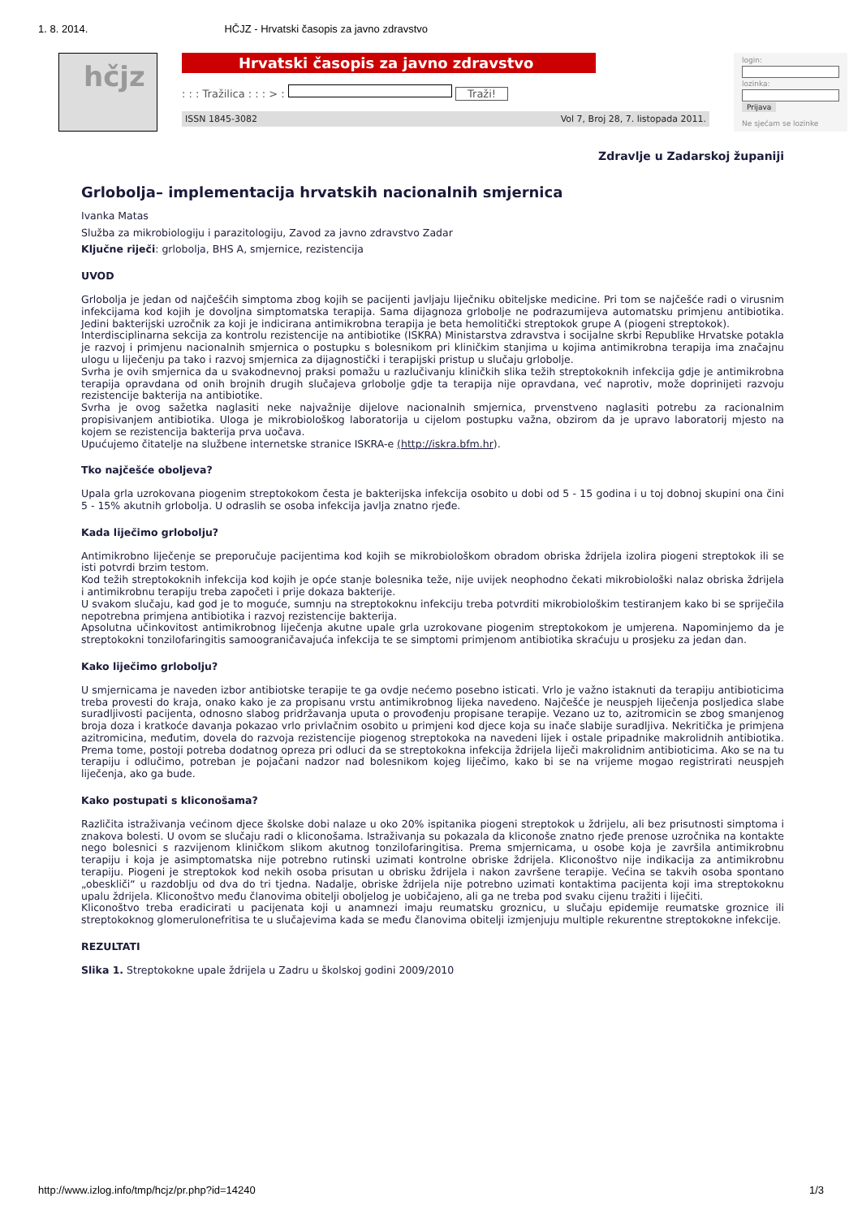1. 8. 2014. HČJZ - Hrvatski časopis za javno zdravstvo
hčjz
Hrvatski časopis za javno zdravstvo
: : : Tražilica : : : > : Traži!
ISSN 1845-3082 Vol 7, Broj 28, 7. listopada 2011.
login:
lozinka:
Prijava
Ne sjećam se lozinke
Zdravlje u Zadarskoj županiji
Grlobolja– implementacija hrvatskih nacionalnih smjernica
Ivanka Matas
Služba za mikrobiologiju i parazitologiju, Zavod za javno zdravstvo Zadar
Ključne riječi: grlobolja, BHS A, smjernice, rezistencija
UVOD
Grlobolja je jedan od najčešćih simptoma zbog kojih se pacijenti javljaju liječniku obiteljske medicine. Pri tom se najčešće radi o virusnim infekcijama kod kojih je dovoljna simptomatska terapija. Sama dijagnoza grlobolje ne podrazumijeva automatsku primjenu antibiotika. Jedini bakterijski uzročnik za koji je indicirana antimikrobna terapija je beta hemolitički streptokok grupe A (piogeni streptokok).
Interdisciplinarna sekcija za kontrolu rezistencije na antibiotike (ISKRA) Ministarstva zdravstva i socijalne skrbi Republike Hrvatske potakla je razvoj i primjenu nacionalnih smjernica o postupku s bolesnikom pri kliničkim stanjima u kojima antimikrobna terapija ima značajnu ulogu u liječenju pa tako i razvoj smjernica za dijagnostički i terapijski pristup u slučaju grlobolje.
Svrha je ovih smjernica da u svakodnevnoj praksi pomažu u razlučivanju kliničkih slika težih streptokoknih infekcija gdje je antimikrobna terapija opravdana od onih brojnih drugih slučajeva grlobolje gdje ta terapija nije opravdana, već naprotiv, može doprinijeti razvoju rezistencije bakterija na antibiotike.
Svrha je ovog sažetka naglasiti neke najvažnije dijelove nacionalnih smjernica, prvenstveno naglasiti potrebu za racionalnim propisivanjem antibiotika. Uloga je mikrobiološkog laboratorija u cijelom postupku važna, obzirom da je upravo laboratorij mjesto na kojem se rezistencija bakterija prva uočava.
Upućujemo čitatelje na službene internetske stranice ISKRA-e (http://iskra.bfm.hr).
Tko najčešće oboljeva?
Upala grla uzrokovana piogenim streptokokom česta je bakterijska infekcija osobito u dobi od 5 - 15 godina i u toj dobnoj skupini ona čini 5 - 15% akutnih grlobolja. U odraslih se osoba infekcija javlja znatno rjeđe.
Kada liječimo grlobolju?
Antimikrobno liječenje se preporučuje pacijentima kod kojih se mikrobiološkom obradom obriska ždrijela izolira piogeni streptokok ili se isti potvrdi brzim testom.
Kod težih streptokoknih infekcija kod kojih je opće stanje bolesnika teže, nije uvijek neophodno čekati mikrobiološki nalaz obriska ždrijela i antimikrobnu terapiju treba započeti i prije dokaza bakterije.
U svakom slučaju, kad god je to moguće, sumnju na streptokoknu infekciju treba potvrditi mikrobiološkim testiranjem kako bi se spriječila nepotrebna primjena antibiotika i razvoj rezistencije bakterija.
Apsolutna učinkovitost antimikrobnog liječenja akutne upale grla uzrokovane piogenim streptokokom je umjerena. Napominjemo da je streptokokni tonzilofaringitis samoograničavajuća infekcija te se simptomi primjenom antibiotika skraćuju u prosjeku za jedan dan.
Kako liječimo grlobolju?
U smjernicama je naveden izbor antibiotske terapije te ga ovdje nećemo posebno isticati. Vrlo je važno istaknuti da terapiju antibioticima treba provesti do kraja, onako kako je za propisanu vrstu antimikrobnog lijeka navedeno. Najčešće je neuspjeh liječenja posljedica slabe suradljivosti pacijenta, odnosno slabog pridržavanja uputa o provođenju propisane terapije. Vezano uz to, azitromicin se zbog smanjenog broja doza i kratkoće davanja pokazao vrlo privlačnim osobito u primjeni kod djece koja su inače slabije suradljiva. Nekritička je primjena azitromicina, međutim, dovela do razvoja rezistencije piogenog streptokoka na navedeni lijek i ostale pripadnike makrolidnih antibiotika. Prema tome, postoji potreba dodatnog opreza pri odluci da se streptokokna infekcija ždrijela liječi makrolidnim antibioticima. Ako se na tu terapiju i odlučimo, potreban je pojačani nadzor nad bolesnikom kojeg liječimo, kako bi se na vrijeme mogao registrirati neuspjeh liječenja, ako ga bude.
Kako postupati s kliconošama?
Različita istraživanja većinom djece školske dobi nalaze u oko 20% ispitanika piogeni streptokok u ždrijelu, ali bez prisutnosti simptoma i znakova bolesti. U ovom se slučaju radi o kliconošama. Istraživanja su pokazala da kliconoše znatno rjeđe prenose uzročnika na kontakte nego bolesnici s razvijenom kliničkom slikom akutnog tonzilofaringitisa. Prema smjernicama, u osobe koja je završila antimikrobnu terapiju i koja je asimptomatska nije potrebno rutinski uzimati kontrolne obriske ždrijela. Kliconoštvo nije indikacija za antimikrobnu terapiju. Piogeni je streptokok kod nekih osoba prisutan u obrisku ždrijela i nakon završene terapije. Većina se takvih osoba spontano „obeskliči“ u razdoblju od dva do tri tjedna. Nadalje, obriske ždrijela nije potrebno uzimati kontaktima pacijenta koji ima streptokoknu upalu ždrijela. Kliconoštvo među članovima obitelji oboljelog je uobičajeno, ali ga ne treba pod svaku cijenu tražiti i liječiti.
Kliconoštvo treba eradicirati u pacijenata koji u anamnezi imaju reumatsku groznicu, u slučaju epidemije reumatske groznice ili streptokoknog glomerulonefritisa te u slučajevima kada se među članovima obitelji izmjenjuju multiple rekurentne streptokokne infekcije.
REZULTATI
Slika 1. Streptokokne upale ždrijela u Zadru u školskoj godini 2009/2010
http://www.izlog.info/tmp/hcjz/pr.php?id=14240 1/3